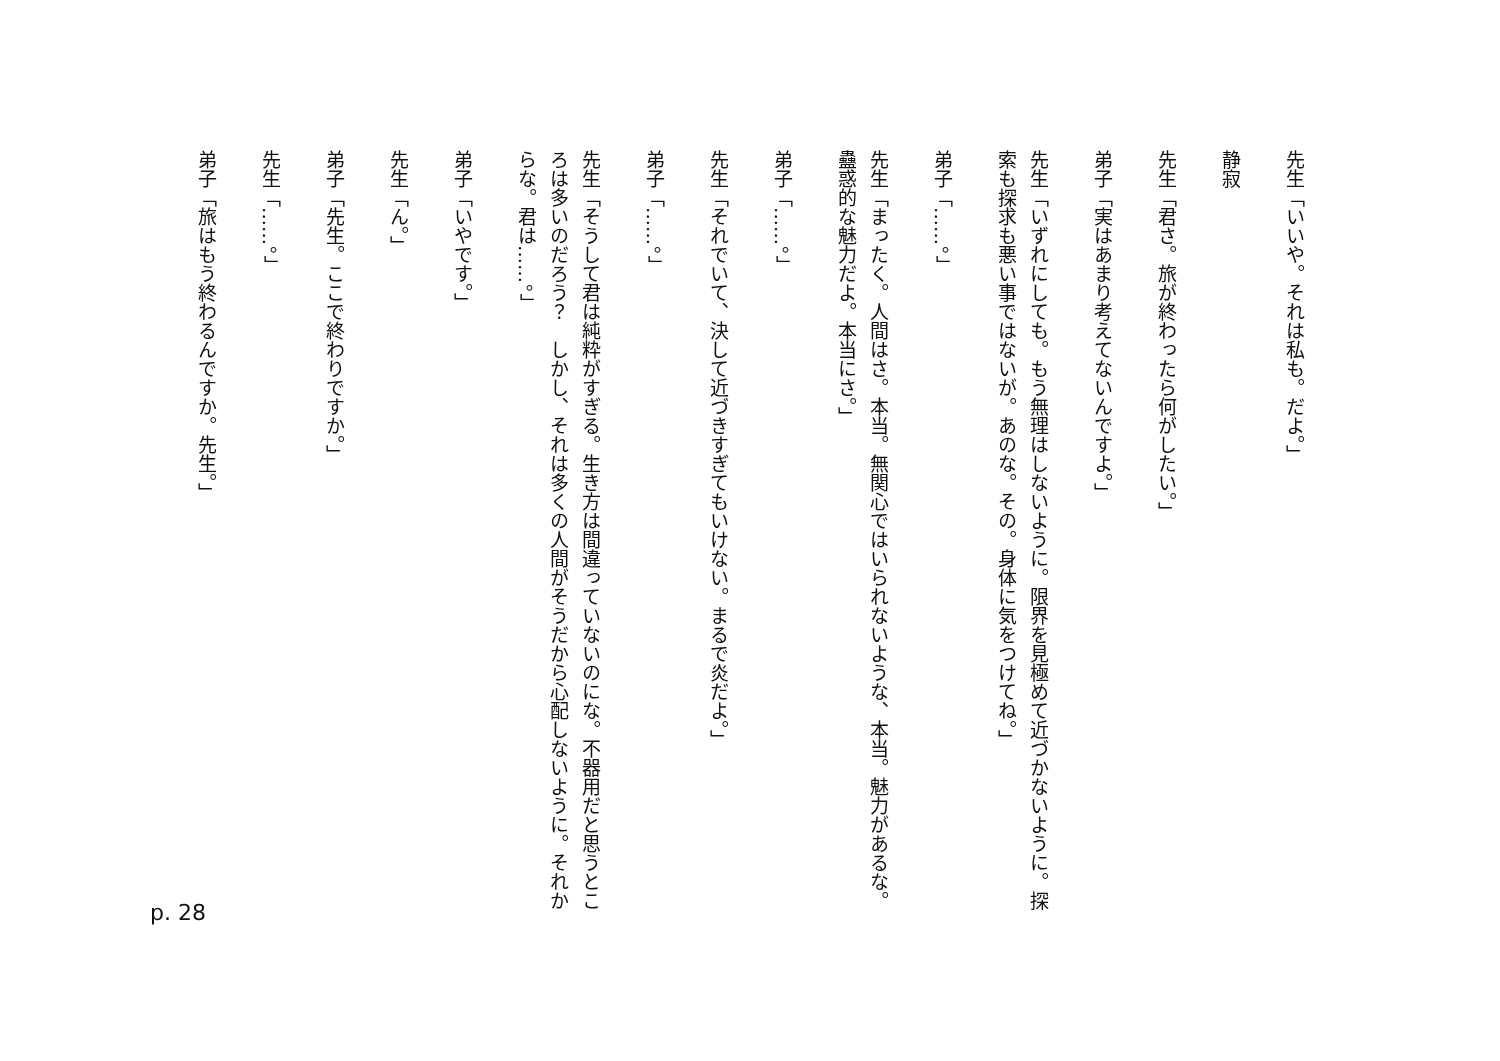先生「いいや。それは私も。だよ。」
静寂
先生「君さ。旅が終わったら何がしたい。」
弟子「実はあまり考えてないんですよ。」
先生「いずれにしても。もう無理はしないように。限界を見極めて近づかないように。探索も探求も悪い事ではないが。あのな。その。身体に気をつけてね。」
弟子「……。」
先生「まったく。人間はさ。本当。無関心ではいられないような、本当。魅力があるな。蠱惑的な魅力だよ。本当にさ。」
弟子「……。」
先生「それでいて、決して近づきすぎてもいけない。まるで炎だよ。」
弟子「……。」
先生「そうして君は純粋がすぎる。生き方は間違っていないのにな。不器用だと思うところは多いのだろう？　しかし、それは多くの人間がそうだから心配しないように。それからな。君は……。」
弟子「いやです。」
先生「ん。」
弟子「先生。ここで終わりですか。」
先生「……。」
弟子「旅はもう終わるんですか。先生。」
p. 28